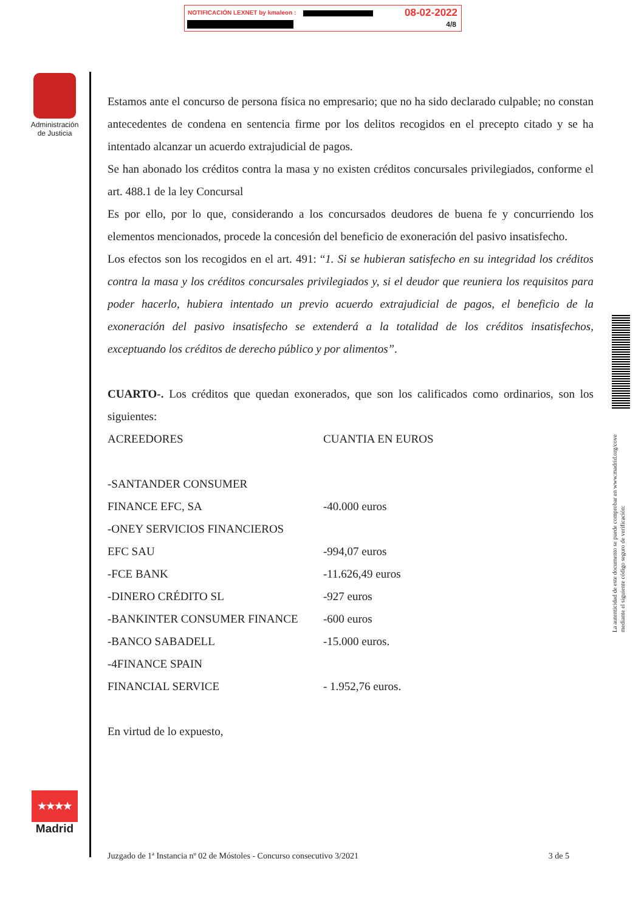NOTIFICACIÓN LEXNET by kmaleon :
08-02-2022
4/8
Administración de Justicia
Estamos ante el concurso de persona física no empresario; que no ha sido declarado culpable; no constan antecedentes de condena en sentencia firme por los delitos recogidos en el precepto citado y se ha intentado alcanzar un acuerdo extrajudicial de pagos.
Se han abonado los créditos contra la masa y no existen créditos concursales privilegiados, conforme el art. 488.1 de la ley Concursal
Es por ello, por lo que, considerando a los concursados deudores de buena fe y concurriendo los elementos mencionados, procede la concesión del beneficio de exoneración del pasivo insatisfecho.
Los efectos son los recogidos en el art. 491: “1. Si se hubieran satisfecho en su integridad los créditos contra la masa y los créditos concursales privilegiados y, si el deudor que reuniera los requisitos para poder hacerlo, hubiera intentado un previo acuerdo extrajudicial de pagos, el beneficio de la exoneración del pasivo insatisfecho se extenderá a la totalidad de los créditos insatisfechos, exceptuando los créditos de derecho público y por alimentos”.
CUARTO-. Los créditos que quedan exonerados, que son los calificados como ordinarios, son los siguientes:
| ACREEDORES | CUANTIA EN EUROS |
| -SANTANDER CONSUMER | |
| FINANCE EFC, SA | -40.000 euros |
| -ONEY SERVICIOS FINANCIEROS | |
| EFC SAU | -994,07 euros |
| -FCE BANK | -11.626,49 euros |
| -DINERO CRÉDITO SL | -927 euros |
| -BANKINTER CONSUMER FINANCE | -600 euros |
| -BANCO SABADELL | -15.000 euros. |
| -4FINANCE SPAIN | |
| FINANCIAL SERVICE | - 1.952,76 euros. |
En virtud de lo expuesto,
★★★★ ★★★
Madrid
Juzgado de 1ª Instancia nº 02 de Móstoles - Concurso consecutivo 3/2021 3 de 5
La autenticidad de este documento se puede comprobar en www.madrid.org/cove mediante el siguiente código seguro de verificación: